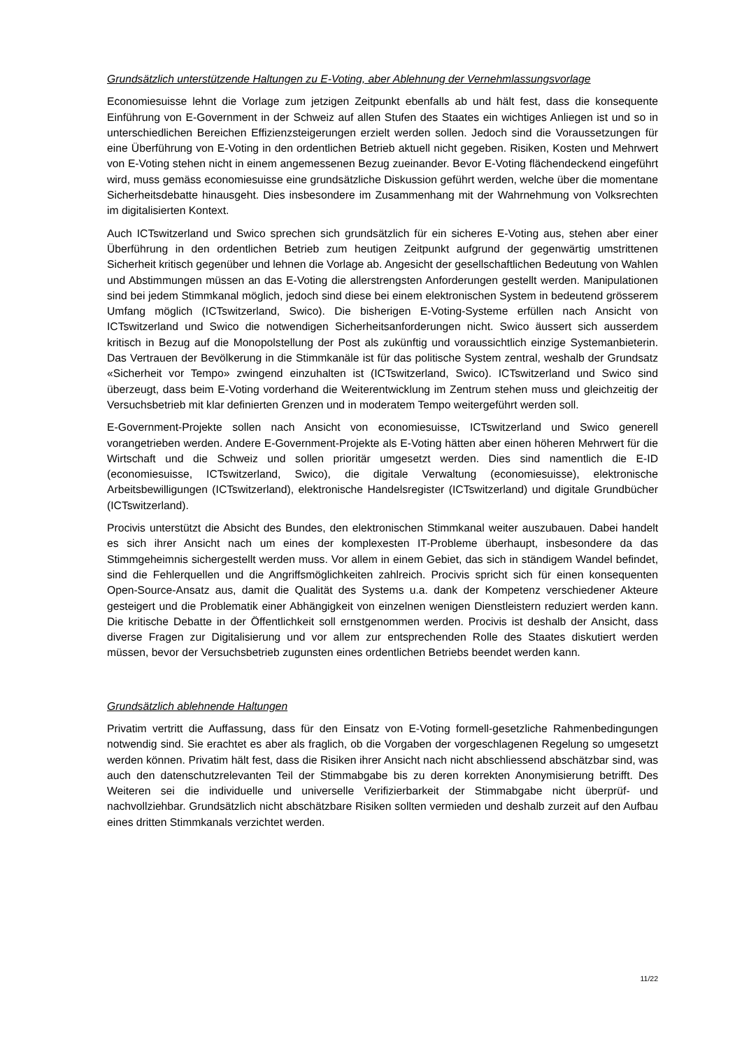Grundsätzlich unterstützende Haltungen zu E-Voting, aber Ablehnung der Vernehmlassungsvorlage
Economiesuisse lehnt die Vorlage zum jetzigen Zeitpunkt ebenfalls ab und hält fest, dass die konsequente Einführung von E-Government in der Schweiz auf allen Stufen des Staates ein wichtiges Anliegen ist und so in unterschiedlichen Bereichen Effizienzsteigerungen erzielt werden sollen. Jedoch sind die Voraussetzungen für eine Überführung von E-Voting in den ordentlichen Betrieb aktuell nicht gegeben. Risiken, Kosten und Mehrwert von E-Voting stehen nicht in einem angemessenen Bezug zueinander. Bevor E-Voting flächendeckend eingeführt wird, muss gemäss economiesuisse eine grundsätzliche Diskussion geführt werden, welche über die momentane Sicherheitsdebatte hinausgeht. Dies insbesondere im Zusammenhang mit der Wahrnehmung von Volksrechten im digitalisierten Kontext.
Auch ICTswitzerland und Swico sprechen sich grundsätzlich für ein sicheres E-Voting aus, stehen aber einer Überführung in den ordentlichen Betrieb zum heutigen Zeitpunkt aufgrund der gegenwärtig umstrittenen Sicherheit kritisch gegenüber und lehnen die Vorlage ab. Angesicht der gesellschaftlichen Bedeutung von Wahlen und Abstimmungen müssen an das E-Voting die allerstrengsten Anforderungen gestellt werden. Manipulationen sind bei jedem Stimmkanal möglich, jedoch sind diese bei einem elektronischen System in bedeutend grösserem Umfang möglich (ICTswitzerland, Swico). Die bisherigen E-Voting-Systeme erfüllen nach Ansicht von ICTswitzerland und Swico die notwendigen Sicherheitsanforderungen nicht. Swico äussert sich ausserdem kritisch in Bezug auf die Monopolstellung der Post als zukünftig und voraussichtlich einzige Systemanbieterin. Das Vertrauen der Bevölkerung in die Stimmkanäle ist für das politische System zentral, weshalb der Grundsatz «Sicherheit vor Tempo» zwingend einzuhalten ist (ICTswitzerland, Swico). ICTswitzerland und Swico sind überzeugt, dass beim E-Voting vorderhand die Weiterentwicklung im Zentrum stehen muss und gleichzeitig der Versuchsbetrieb mit klar definierten Grenzen und in moderatem Tempo weitergeführt werden soll.
E-Government-Projekte sollen nach Ansicht von economiesuisse, ICTswitzerland und Swico generell vorangetrieben werden. Andere E-Government-Projekte als E-Voting hätten aber einen höheren Mehrwert für die Wirtschaft und die Schweiz und sollen prioritär umgesetzt werden. Dies sind namentlich die E-ID (economiesuisse, ICTswitzerland, Swico), die digitale Verwaltung (economiesuisse), elektronische Arbeitsbewilligungen (ICTswitzerland), elektronische Handelsregister (ICTswitzerland) und digitale Grundbücher (ICTswitzerland).
Procivis unterstützt die Absicht des Bundes, den elektronischen Stimmkanal weiter auszubauen. Dabei handelt es sich ihrer Ansicht nach um eines der komplexesten IT-Probleme überhaupt, insbesondere da das Stimmgeheimnis sichergestellt werden muss. Vor allem in einem Gebiet, das sich in ständigem Wandel befindet, sind die Fehlerquellen und die Angriffsmöglichkeiten zahlreich. Procivis spricht sich für einen konsequenten Open-Source-Ansatz aus, damit die Qualität des Systems u.a. dank der Kompetenz verschiedener Akteure gesteigert und die Problematik einer Abhängigkeit von einzelnen wenigen Dienstleistern reduziert werden kann. Die kritische Debatte in der Öffentlichkeit soll ernstgenommen werden. Procivis ist deshalb der Ansicht, dass diverse Fragen zur Digitalisierung und vor allem zur entsprechenden Rolle des Staates diskutiert werden müssen, bevor der Versuchsbetrieb zugunsten eines ordentlichen Betriebs beendet werden kann.
Grundsätzlich ablehnende Haltungen
Privatim vertritt die Auffassung, dass für den Einsatz von E-Voting formell-gesetzliche Rahmenbedingungen notwendig sind. Sie erachtet es aber als fraglich, ob die Vorgaben der vorgeschlagenen Regelung so umgesetzt werden können. Privatim hält fest, dass die Risiken ihrer Ansicht nach nicht abschliessend abschätzbar sind, was auch den datenschutzrelevanten Teil der Stimmabgabe bis zu deren korrekten Anonymisierung betrifft. Des Weiteren sei die individuelle und universelle Verifizierbarkeit der Stimmabgabe nicht überprüf- und nachvollziehbar. Grundsätzlich nicht abschätzbare Risiken sollten vermieden und deshalb zurzeit auf den Aufbau eines dritten Stimmkanals verzichtet werden.
11/22